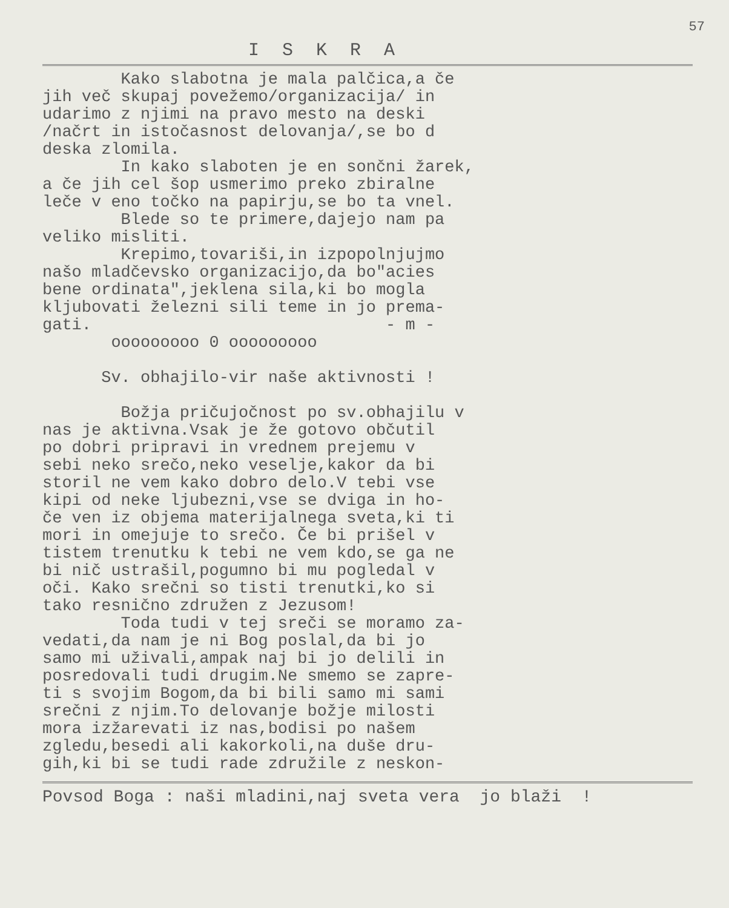57
I S K R A
Kako slabotna je mala palčica,a če jih več skupaj povežemo/organizacija/ in udarimo z njimi na pravo mesto na deski /načrt in istočasnost delovanja/,se bo d deska zlomila. In kako slaboten je en sončni žarek, a če jih cel šop usmerimo preko zbiralne leče v eno točko na papirju,se bo ta vnel. Blede so te primere,dajejo nam pa veliko misliti. Krepimo,tovariši,in izpopolnjujmo našo mladčevsko organizacijo,da bo"acies bene ordinata",jeklena sila,ki bo mogla kljubovati železni sili teme in jo prema- gati. - m - ooooooooo 0 ooooooooo Sv. obhajilo-vir naše aktivnosti ! Božja pričujočnost po sv.obhajilu v nas je aktivna.Vsak je že gotovo občutil po dobri pripravi in vrednem prejemu v sebi neko srečo,neko veselje,kakor da bi storil ne vem kako dobro delo.V tebi vse kipi od neke ljubezni,vse se dviga in ho- če ven iz objema materijalnega sveta,ki ti mori in omejuje to srečo. Če bi prišel v tistem trenutku k tebi ne vem kdo,se ga ne bi nič ustrašil,pogumno bi mu pogledal v oči. Kako srečni so tisti trenutki,ko si tako resnično združen z Jezusom! Toda tudi v tej sreči se moramo za- vedati,da nam je ni Bog poslal,da bi jo samo mi uživali,ampak naj bi jo delili in posredovali tudi drugim.Ne smemo se zapre- ti s svojim Bogom,da bi bili samo mi sami srečni z njim.To delovanje božje milosti mora izžarevati iz nas,bodisi po našem zgledu,besedi ali kakorkoli,na duše dru- gih,ki bi se tudi rade združile z neskon-
Povsod Boga : naši mladini,naj sveta vera jo blaži !